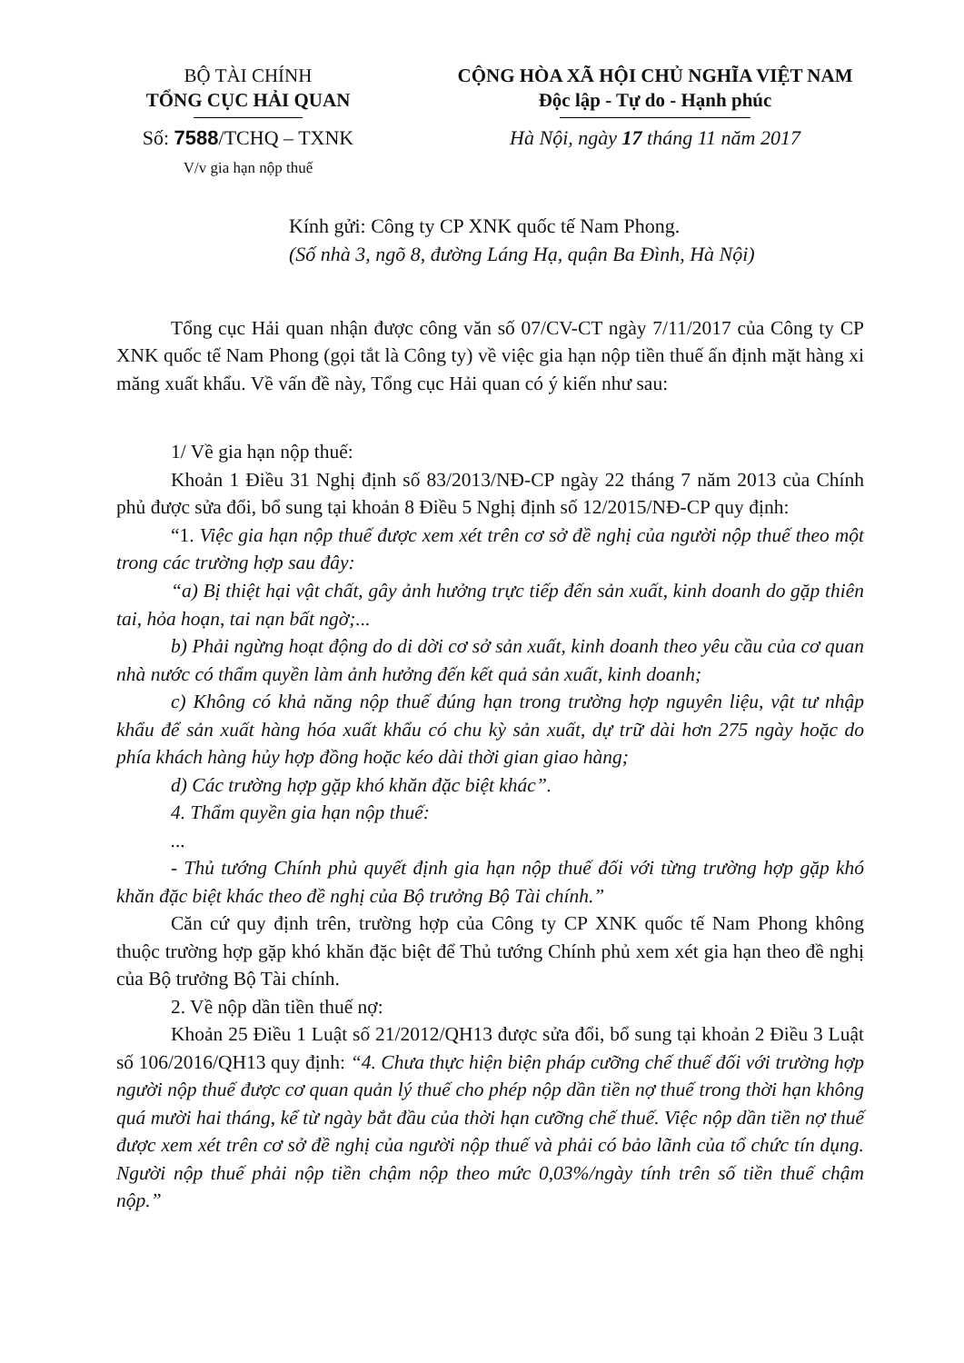BỘ TÀI CHÍNH
TỔNG CỤC HẢI QUAN
Số: 7588/TCHQ – TXNK
V/v gia hạn nộp thuế
CỘNG HÒA XÃ HỘI CHỦ NGHĨA VIỆT NAM
Độc lập - Tự do - Hạnh phúc
Hà Nội, ngày 17 tháng 11 năm 2017
Kính gửi: Công ty CP XNK quốc tế Nam Phong.
(Số nhà 3, ngõ 8, đường Láng Hạ, quận Ba Đình, Hà Nội)
Tổng cục Hải quan nhận được công văn số 07/CV-CT ngày 7/11/2017 của Công ty CP XNK quốc tế Nam Phong (gọi tắt là Công ty) về việc gia hạn nộp tiền thuế ấn định mặt hàng xi măng xuất khẩu. Về vấn đề này, Tổng cục Hải quan có ý kiến như sau:
1/ Về gia hạn nộp thuế:
Khoản 1 Điều 31 Nghị định số 83/2013/NĐ-CP ngày 22 tháng 7 năm 2013 của Chính phủ được sửa đổi, bổ sung tại khoản 8 Điều 5 Nghị định số 12/2015/NĐ-CP quy định:
“1. Việc gia hạn nộp thuế được xem xét trên cơ sở đề nghị của người nộp thuế theo một trong các trường hợp sau đây:
“a) Bị thiệt hại vật chất, gây ảnh hưởng trực tiếp đến sản xuất, kinh doanh do gặp thiên tai, hỏa hoạn, tai nạn bất ngờ;...
b) Phải ngừng hoạt động do di dời cơ sở sản xuất, kinh doanh theo yêu cầu của cơ quan nhà nước có thẩm quyền làm ảnh hưởng đến kết quả sản xuất, kinh doanh;
c) Không có khả năng nộp thuế đúng hạn trong trường hợp nguyên liệu, vật tư nhập khẩu để sản xuất hàng hóa xuất khẩu có chu kỳ sản xuất, dự trữ dài hơn 275 ngày hoặc do phía khách hàng hủy hợp đồng hoặc kéo dài thời gian giao hàng;
d) Các trường hợp gặp khó khăn đặc biệt khác”.
4. Thẩm quyền gia hạn nộp thuế:
...
- Thủ tướng Chính phủ quyết định gia hạn nộp thuế đối với từng trường hợp gặp khó khăn đặc biệt khác theo đề nghị của Bộ trưởng Bộ Tài chính.”
Căn cứ quy định trên, trường hợp của Công ty CP XNK quốc tế Nam Phong không thuộc trường hợp gặp khó khăn đặc biệt để Thủ tướng Chính phủ xem xét gia hạn theo đề nghị của Bộ trưởng Bộ Tài chính.
2. Về nộp dần tiền thuế nợ:
Khoản 25 Điều 1 Luật số 21/2012/QH13 được sửa đổi, bổ sung tại khoản 2 Điều 3 Luật số 106/2016/QH13 quy định: “4. Chưa thực hiện biện pháp cưỡng chế thuế đối với trường hợp người nộp thuế được cơ quan quản lý thuế cho phép nộp dần tiền nợ thuế trong thời hạn không quá mười hai tháng, kể từ ngày bắt đầu của thời hạn cưỡng chế thuế. Việc nộp dần tiền nợ thuế được xem xét trên cơ sở đề nghị của người nộp thuế và phải có bảo lãnh của tổ chức tín dụng. Người nộp thuế phải nộp tiền chậm nộp theo mức 0,03%/ngày tính trên số tiền thuế chậm nộp.”